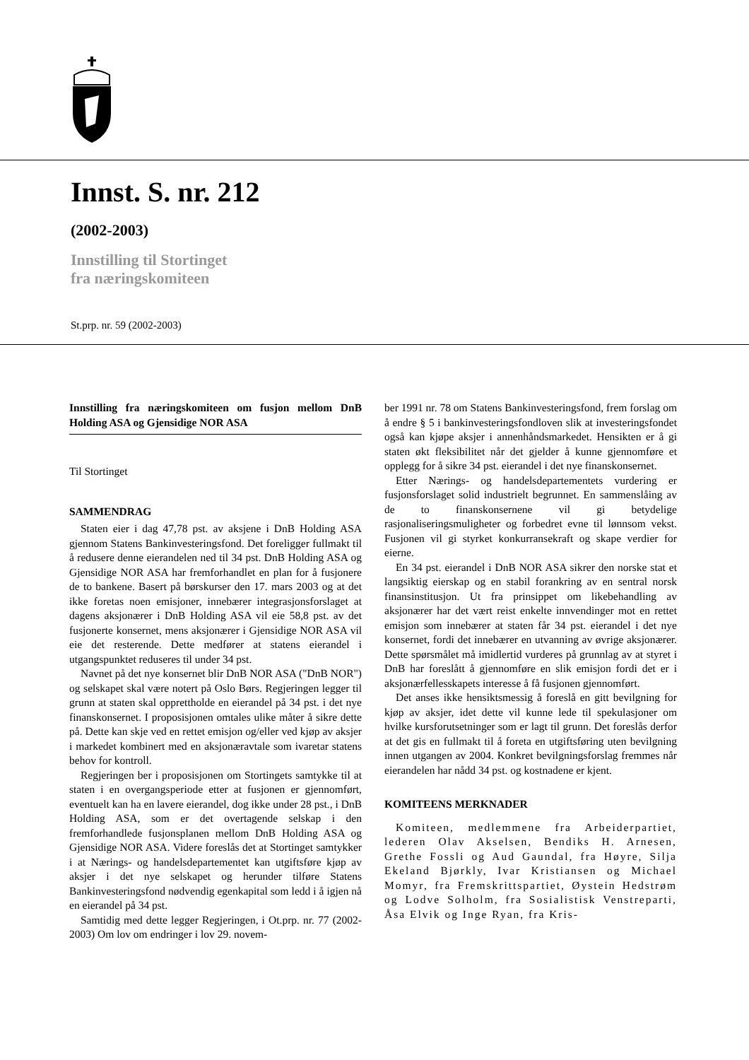Innst. S. nr. 212
(2002-2003)
Innstilling til Stortinget
fra næringskomiteen
St.prp. nr. 59 (2002-2003)
Innstilling fra næringskomiteen om fusjon mellom DnB Holding ASA og Gjensidige NOR ASA
Til Stortinget
SAMMENDRAG
Staten eier i dag 47,78 pst. av aksjene i DnB Holding ASA gjennom Statens Bankinvesteringsfond. Det foreligger fullmakt til å redusere denne eierandelen ned til 34 pst. DnB Holding ASA og Gjensidige NOR ASA har fremforhandlet en plan for å fusjonere de to bankene. Basert på børskurser den 17. mars 2003 og at det ikke foretas noen emisjoner, innebærer integrasjonsforslaget at dagens aksjonærer i DnB Holding ASA vil eie 58,8 pst. av det fusjonerte konsernet, mens aksjonærer i Gjensidige NOR ASA vil eie det resterende. Dette medfører at statens eierandel i utgangspunktet reduseres til under 34 pst.
Navnet på det nye konsernet blir DnB NOR ASA ("DnB NOR") og selskapet skal være notert på Oslo Børs. Regjeringen legger til grunn at staten skal opprettholde en eierandel på 34 pst. i det nye finanskonsernet. I proposisjonen omtales ulike måter å sikre dette på. Dette kan skje ved en rettet emisjon og/eller ved kjøp av aksjer i markedet kombinert med en aksjonæravtale som ivaretar statens behov for kontroll.
Regjeringen ber i proposisjonen om Stortingets samtykke til at staten i en overgangsperiode etter at fusjonen er gjennomført, eventuelt kan ha en lavere eierandel, dog ikke under 28 pst., i DnB Holding ASA, som er det overtagende selskap i den fremforhandlede fusjonsplanen mellom DnB Holding ASA og Gjensidige NOR ASA. Videre foreslås det at Stortinget samtykker i at Nærings- og handelsdepartementet kan utgiftsføre kjøp av aksjer i det nye selskapet og herunder tilføre Statens Bankinvesteringsfond nødvendig egenkapital som ledd i å igjen nå en eierandel på 34 pst.
Samtidig med dette legger Regjeringen, i Ot.prp. nr. 77 (2002-2003) Om lov om endringer i lov 29. novem-
ber 1991 nr. 78 om Statens Bankinvesteringsfond, frem forslag om å endre § 5 i bankinvesteringsfondloven slik at investeringsfondet også kan kjøpe aksjer i annenhåndsmarkedet. Hensikten er å gi staten økt fleksibilitet når det gjelder å kunne gjennomføre et opplegg for å sikre 34 pst. eierandel i det nye finanskonsernet.
Etter Nærings- og handelsdepartementets vurdering er fusjonsforslaget solid industrielt begrunnet. En sammenslåing av de to finanskonsernene vil gi betydelige rasjonaliseringsmuligheter og forbedret evne til lønnsom vekst. Fusjonen vil gi styrket konkurransekraft og skape verdier for eierne.
En 34 pst. eierandel i DnB NOR ASA sikrer den norske stat et langsiktig eierskap og en stabil forankring av en sentral norsk finansinstitusjon. Ut fra prinsippet om likebehandling av aksjonærer har det vært reist enkelte innvendinger mot en rettet emisjon som innebærer at staten får 34 pst. eierandel i det nye konsernet, fordi det innebærer en utvanning av øvrige aksjonærer. Dette spørsmålet må imidlertid vurderes på grunnlag av at styret i DnB har foreslått å gjennomføre en slik emisjon fordi det er i aksjonærfellesskapets interesse å få fusjonen gjennomført.
Det anses ikke hensiktsmessig å foreslå en gitt bevilgning for kjøp av aksjer, idet dette vil kunne lede til spekulasjoner om hvilke kursforutsetninger som er lagt til grunn. Det foreslås derfor at det gis en fullmakt til å foreta en utgiftsføring uten bevilgning innen utgangen av 2004. Konkret bevilgningsforslag fremmes når eierandelen har nådd 34 pst. og kostnadene er kjent.
KOMITEENS MERKNADER
Komiteen, medlemmene fra Arbeiderpartiet, lederen Olav Akselsen, Bendiks H. Arnesen, Grethe Fossli og Aud Gaundal, fra Høyre, Silja Ekeland Bjørkly, Ivar Kristiansen og Michael Momyr, fra Fremskrittspartiet, Øystein Hedstrøm og Lodve Solholm, fra Sosialistisk Venstreparti, Åsa Elvik og Inge Ryan, fra Kris-